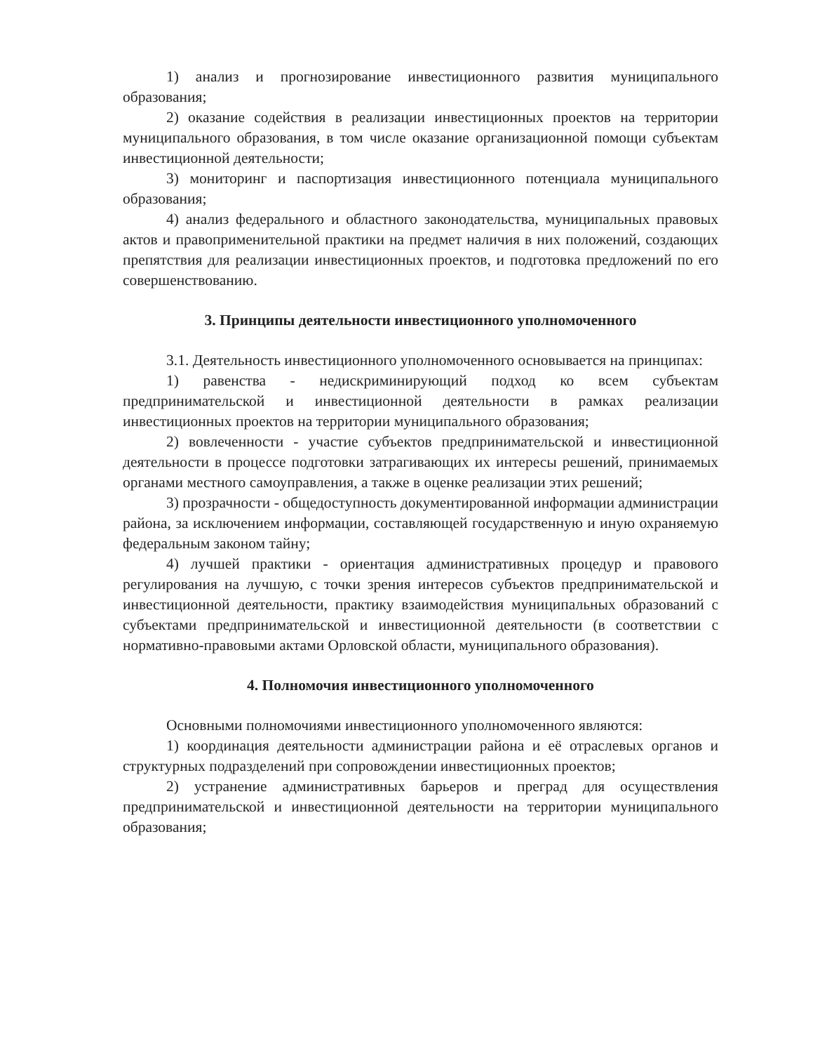1) анализ и прогнозирование инвестиционного развития муниципального образования;
2) оказание содействия в реализации инвестиционных проектов на территории муниципального образования, в том числе оказание организационной помощи субъектам инвестиционной деятельности;
3) мониторинг и паспортизация инвестиционного потенциала муниципального образования;
4) анализ федерального и областного законодательства, муниципальных правовых актов и правоприменительной практики на предмет наличия в них положений, создающих препятствия для реализации инвестиционных проектов, и подготовка предложений по его совершенствованию.
3. Принципы деятельности инвестиционного уполномоченного
3.1. Деятельность инвестиционного уполномоченного основывается на принципах:
1) равенства - недискриминирующий подход ко всем субъектам предпринимательской и инвестиционной деятельности в рамках реализации инвестиционных проектов на территории муниципального образования;
2) вовлеченности - участие субъектов предпринимательской и инвестиционной деятельности в процессе подготовки затрагивающих их интересы решений, принимаемых органами местного самоуправления, а также в оценке реализации этих решений;
3) прозрачности - общедоступность документированной информации администрации района, за исключением информации, составляющей государственную и иную охраняемую федеральным законом тайну;
4) лучшей практики - ориентация административных процедур и правового регулирования на лучшую, с точки зрения интересов субъектов предпринимательской и инвестиционной деятельности, практику взаимодействия муниципальных образований с субъектами предпринимательской и инвестиционной деятельности (в соответствии с нормативно-правовыми актами Орловской области, муниципального образования).
4. Полномочия инвестиционного уполномоченного
Основными полномочиями инвестиционного уполномоченного являются:
1) координация деятельности администрации района и её отраслевых органов и структурных подразделений при сопровождении инвестиционных проектов;
2) устранение административных барьеров и преград для осуществления предпринимательской и инвестиционной деятельности на территории муниципального образования;